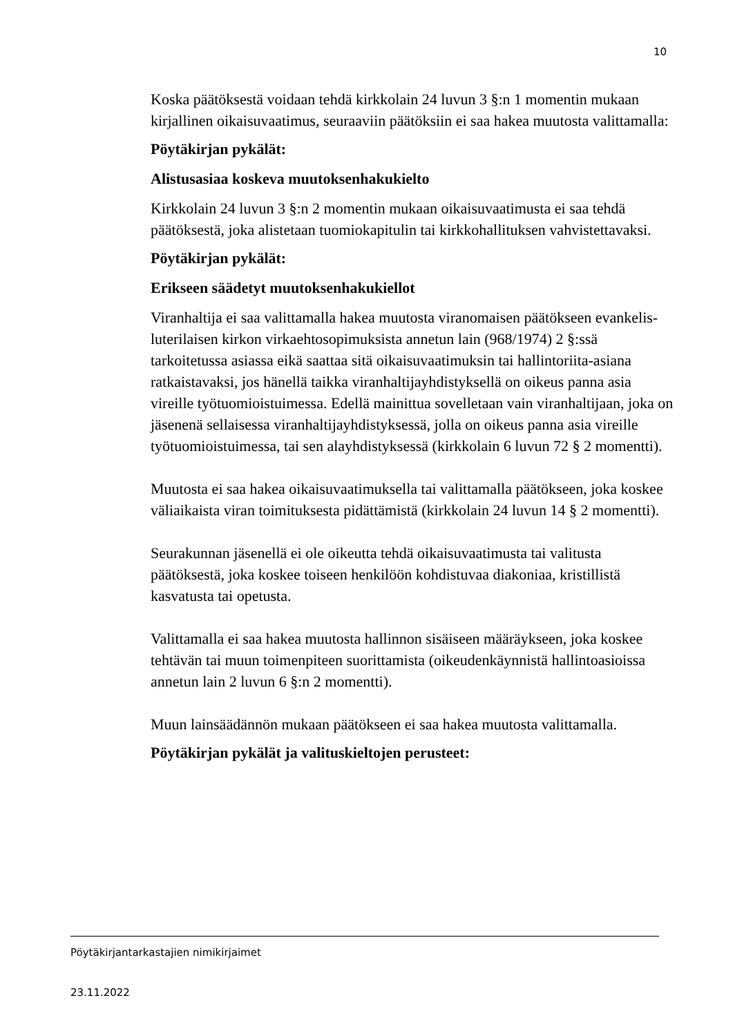10
Koska päätöksestä voidaan tehdä kirkkolain 24 luvun 3 §:n 1 momentin mukaan kirjallinen oikaisuvaatimus, seuraaviin päätöksiin ei saa hakea muutosta valittamalla:
Pöytäkirjan pykälät:
Alistusasiaa koskeva muutoksenhakukielto
Kirkkolain 24 luvun 3 §:n 2 momentin mukaan oikaisuvaatimusta ei saa tehdä päätöksestä, joka alistetaan tuomiokapitulin tai kirkkohallituksen vahvistettavaksi.
Pöytäkirjan pykälät:
Erikseen säädetyt muutoksenhakukiellot
Viranhaltija ei saa valittamalla hakea muutosta viranomaisen päätökseen evankelis-luterilaisen kirkon virkaehtosopimuksista annetun lain (968/1974) 2 §:ssä tarkoitetussa asiassa eikä saattaa sitä oikaisuvaatimuksin tai hallintoriita-asiana ratkaistavaksi, jos hänellä taikka viranhaltijayhdistyksellä on oikeus panna asia vireille työtuomioistuimessa. Edellä mainittua sovelletaan vain viranhaltijaan, joka on jäsenenä sellaisessa viranhaltijayhdistyksessä, jolla on oikeus panna asia vireille työtuomioistuimessa, tai sen alayhdistyksessä (kirkkolain 6 luvun 72 § 2 momentti).
Muutosta ei saa hakea oikaisuvaatimuksella tai valittamalla päätökseen, joka koskee väliaikaista viran toimituksesta pidättämistä (kirkkolain 24 luvun 14 § 2 momentti).
Seurakunnan jäsenellä ei ole oikeutta tehdä oikaisuvaatimusta tai valitusta päätöksestä, joka koskee toiseen henkilöön kohdistuvaa diakoniaa, kristillistä kasvatusta tai opetusta.
Valittamalla ei saa hakea muutosta hallinnon sisäiseen määräykseen, joka koskee tehtävän tai muun toimenpiteen suorittamista (oikeudenkäynnistä hallintoasioissa annetun lain 2 luvun 6 §:n 2 momentti).
Muun lainsäädännön mukaan päätökseen ei saa hakea muutosta valittamalla.
Pöytäkirjan pykälät ja valituskieltojen perusteet:
Pöytäkirjantarkastajien nimikirjaimet
23.11.2022